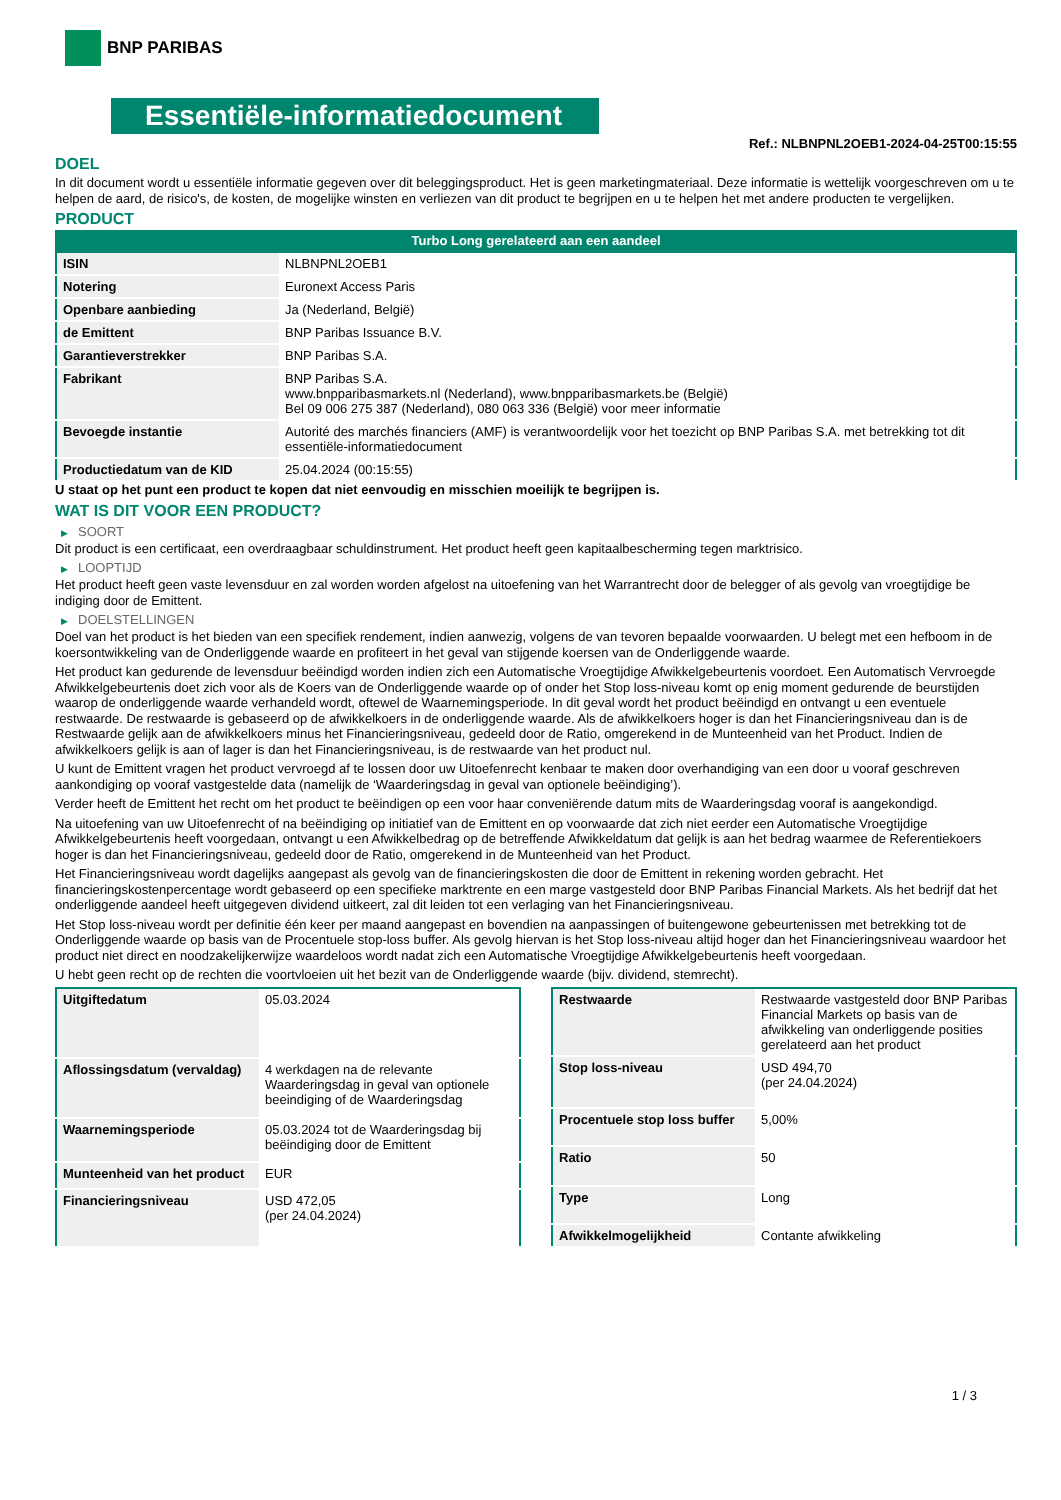BNP PARIBAS
Essentiële-informatiedocument
Ref.: NLBNPNL2OEB1-2024-04-25T00:15:55
DOEL
In dit document wordt u essentiële informatie gegeven over dit beleggingsproduct. Het is geen marketingmateriaal. Deze informatie is wettelijk voorgeschreven om u te helpen de aard, de risico's, de kosten, de mogelijke winsten en verliezen van dit product te begrijpen en u te helpen het met andere producten te vergelijken.
PRODUCT
Turbo Long gerelateerd aan een aandeel
| ISIN | NLBNPNL2OEB1 |
| Notering | Euronext Access Paris |
| Openbare aanbieding | Ja (Nederland, België) |
| de Emittent | BNP Paribas Issuance B.V. |
| Garantieverstrekker | BNP Paribas S.A. |
| Fabrikant | BNP Paribas S.A. www.bnpparibasmarkets.nl (Nederland), www.bnpparibasmarkets.be (België) Bel 09 006 275 387 (Nederland), 080 063 336 (België) voor meer informatie |
| Bevoegde instantie | Autorité des marchés financiers (AMF) is verantwoordelijk voor het toezicht op BNP Paribas S.A. met betrekking tot dit essentiële-informatiedocument |
| Productiedatum van de KID | 25.04.2024 (00:15:55) |
U staat op het punt een product te kopen dat niet eenvoudig en misschien moeilijk te begrijpen is.
WAT IS DIT VOOR EEN PRODUCT?
▶ SOORT
Dit product is een certificaat, een overdraagbaar schuldinstrument. Het product heeft geen kapitaalbescherming tegen marktrisico.
▶ LOOPTIJD
Het product heeft geen vaste levensduur en zal worden worden afgelost na uitoefening van het Warrantrecht door de belegger of als gevolg van vroegtijdige be indiging door de Emittent.
▶ DOELSTELLINGEN
Doel van het product is het bieden van een specifiek rendement, indien aanwezig, volgens de van tevoren bepaalde voorwaarden. U belegt met een hefboom in de koersontwikkeling van de Onderliggende waarde en profiteert in het geval van stijgende koersen van de Onderliggende waarde.
Het product kan gedurende de levensduur beëindigd worden indien zich een Automatische Vroegtijdige Afwikkelgebeurtenis voordoet. Een Automatisch Vervroegde Afwikkelgebeurtenis doet zich voor als de Koers van de Onderliggende waarde op of onder het Stop loss-niveau komt op enig moment gedurende de beurstijden waarop de onderliggende waarde verhandeld wordt, oftewel de Waarnemingsperiode. In dit geval wordt het product beëindigd en ontvangt u een eventuele restwaarde. De restwaarde is gebaseerd op de afwikkelkoers in de onderliggende waarde. Als de afwikkelkoers hoger is dan het Financieringsniveau dan is de Restwaarde gelijk aan de afwikkelkoers minus het Financieringsniveau, gedeeld door de Ratio, omgerekend in de Munteenheid van het Product. Indien de afwikkelkoers gelijk is aan of lager is dan het Financieringsniveau, is de restwaarde van het product nul.
U kunt de Emittent vragen het product vervroegd af te lossen door uw Uitoefenrecht kenbaar te maken door overhandiging van een door u vooraf geschreven aankondiging op vooraf vastgestelde data (namelijk de ‘Waarderingsdag in geval van optionele beëindiging’).
Verder heeft de Emittent het recht om het product te beëindigen op een voor haar conveniërende datum mits de Waarderingsdag vooraf is aangekondigd.
Na uitoefening van uw Uitoefenrecht of na beëindiging op initiatief van de Emittent en op voorwaarde dat zich niet eerder een Automatische Vroegtijdige Afwikkelgebeurtenis heeft voorgedaan, ontvangt u een Afwikkelbedrag op de betreffende Afwikkeldatum dat gelijk is aan het bedrag waarmee de Referentiekoers hoger is dan het Financieringsniveau, gedeeld door de Ratio, omgerekend in de Munteenheid van het Product.
Het Financieringsniveau wordt dagelijks aangepast als gevolg van de financieringskosten die door de Emittent in rekening worden gebracht. Het financieringskostenpercentage wordt gebaseerd op een specifieke marktrente en een marge vastgesteld door BNP Paribas Financial Markets. Als het bedrijf dat het onderliggende aandeel heeft uitgegeven dividend uitkeert, zal dit leiden tot een verlaging van het Financieringsniveau.
Het Stop loss-niveau wordt per definitie één keer per maand aangepast en bovendien na aanpassingen of buitengewone gebeurtenissen met betrekking tot de Onderliggende waarde op basis van de Procentuele stop-loss buffer. Als gevolg hiervan is het Stop loss-niveau altijd hoger dan het Financieringsniveau waardoor het product niet direct en noodzakelijkerwijze waardeloos wordt nadat zich een Automatische Vroegtijdige Afwikkelgebeurtenis heeft voorgedaan.
U hebt geen recht op de rechten die voortvloeien uit het bezit van de Onderliggende waarde (bijv. dividend, stemrecht).
| Uitgiftedatum | 05.03.2024 |
| Aflossingsdatum (vervaldag) | 4 werkdagen na de relevante Waarderingsdag in geval van optionele beeindiging of de Waarderingsdag |
| Waarnemingsperiode | 05.03.2024 tot de Waarderingsdag bij beëindiging door de Emittent |
| Munteenheid van het product | EUR |
| Financieringsniveau | USD 472,05 (per 24.04.2024) |
| Restwaarde | Restwaarde vastgesteld door BNP Paribas Financial Markets op basis van de afwikkeling van onderliggende posities gerelateerd aan het product |
| Stop loss-niveau | USD 494,70 (per 24.04.2024) |
| Procentuele stop loss buffer | 5,00% |
| Ratio | 50 |
| Type | Long |
| Afwikkelmogelijkheid | Contante afwikkeling |
1 / 3